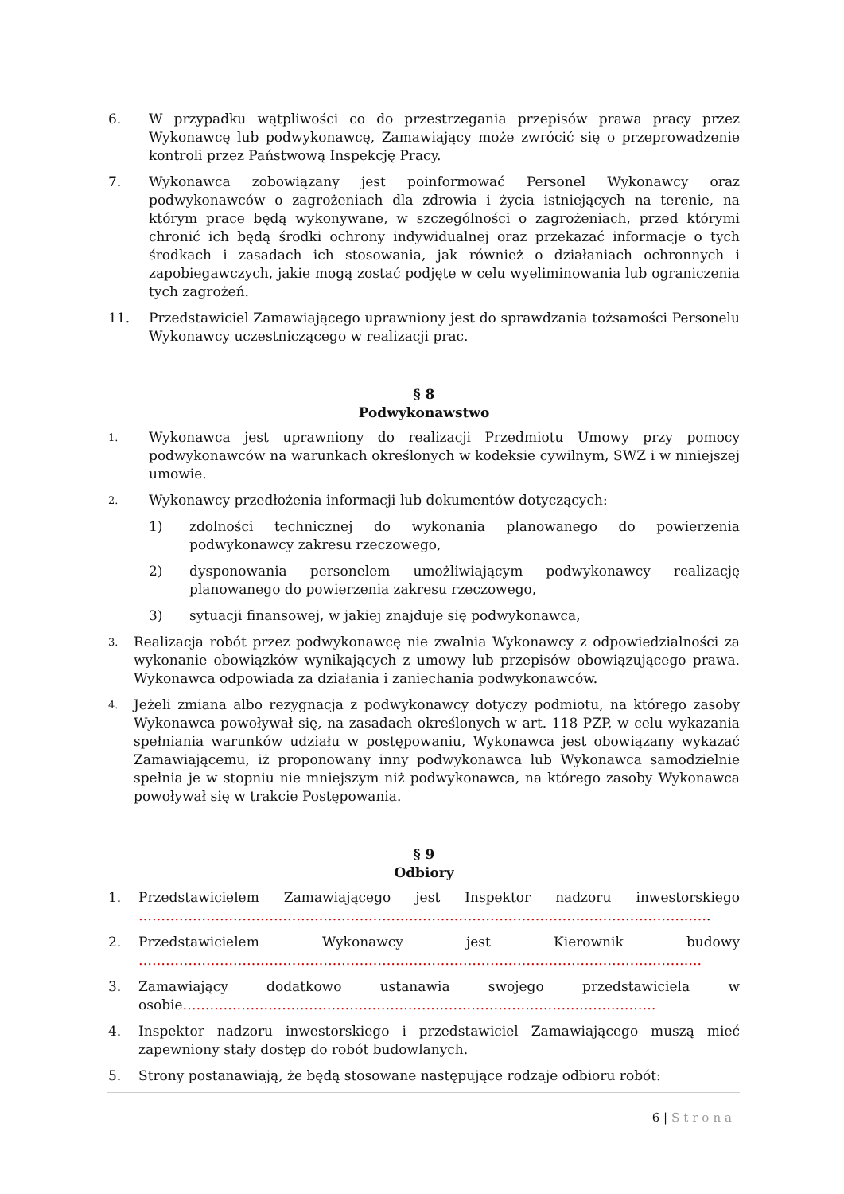6. W przypadku wątpliwości co do przestrzegania przepisów prawa pracy przez Wykonawcę lub podwykonawcę, Zamawiający może zwrócić się o przeprowadzenie kontroli przez Państwową Inspekcję Pracy.
7. Wykonawca zobowiązany jest poinformować Personel Wykonawcy oraz podwykonawców o zagrożeniach dla zdrowia i życia istniejących na terenie, na którym prace będą wykonywane, w szczególności o zagrożeniach, przed którymi chronić ich będą środki ochrony indywidualnej oraz przekazać informacje o tych środkach i zasadach ich stosowania, jak również o działaniach ochronnych i zapobiegawczych, jakie mogą zostać podjęte w celu wyeliminowania lub ograniczenia tych zagrożeń.
11. Przedstawiciel Zamawiającego uprawniony jest do sprawdzania tożsamości Personelu Wykonawcy uczestniczącego w realizacji prac.
§ 8
Podwykonawstwo
1.
Wykonawca jest uprawniony do realizacji Przedmiotu Umowy przy pomocy podwykonawców na warunkach określonych w kodeksie cywilnym, SWZ i w niniejszej umowie.
2.
Wykonawcy przedłożenia informacji lub dokumentów dotyczących:
1) zdolności technicznej do wykonania planowanego do powierzenia podwykonawcy zakresu rzeczowego,
2) dysponowania personelem umożliwiającym podwykonawcy realizację planowanego do powierzenia zakresu rzeczowego,
3) sytuacji finansowej, w jakiej znajduje się podwykonawca,
3.
Realizacja robót przez podwykonawcę nie zwalnia Wykonawcy z odpowiedzialności za wykonanie obowiązków wynikających z umowy lub przepisów obowiązującego prawa. Wykonawca odpowiada za działania i zaniechania podwykonawców.
4.
Jeżeli zmiana albo rezygnacja z podwykonawcy dotyczy podmiotu, na którego zasoby Wykonawca powoływał się, na zasadach określonych w art. 118 PZP, w celu wykazania spełniania warunków udziału w postępowaniu, Wykonawca jest obowiązany wykazać Zamawiającemu, iż proponowany inny podwykonawca lub Wykonawca samodzielnie spełnia je w stopniu nie mniejszym niż podwykonawca, na którego zasoby Wykonawca powoływał się w trakcie Postępowania.
§ 9
Odbiory
1. Przedstawicielem Zamawiającego jest Inspektor nadzoru inwestorskiego ……………………………………………………………………………………………………………….
2. Przedstawicielem Wykonawcy jest Kierownik budowy ……………………………………………………………………………………………………………..
3. Zamawiający dodatkowo ustanawia swojego przedstawiciela w osobie……………………………………………………………………………………………
4. Inspektor nadzoru inwestorskiego i przedstawiciel Zamawiającego muszą mieć zapewniony stały dostęp do robót budowlanych.
5. Strony postanawiają, że będą stosowane następujące rodzaje odbioru robót:
6 | Strona